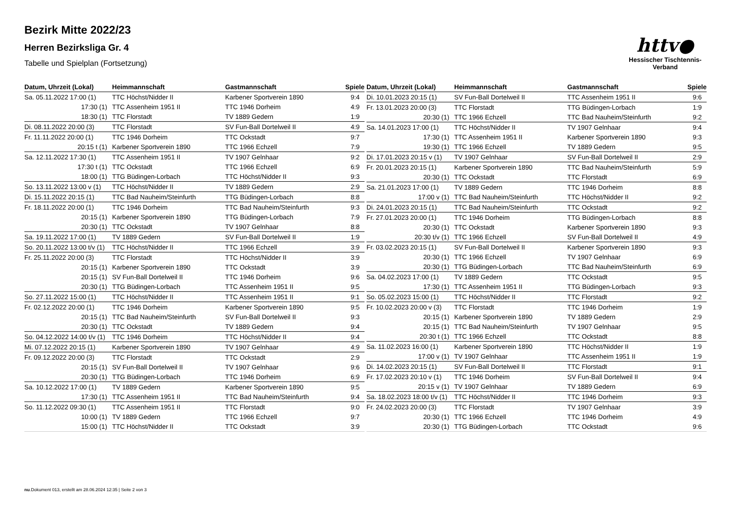httv●
Hessischer Tischtennis-Verband
Bezirk Mitte 2022/23
Herren Bezirksliga Gr. 4
Tabelle und Spielplan (Fortsetzung)
| Datum, Uhrzeit (Lokal) | Heimmannschaft | Gastmannschaft | Spiele |
| --- | --- | --- | --- |
| Sa. 05.11.2022 17:00 (1) | TTC Höchst/Nidder II | Karbener Sportverein 1890 | 9:4 |
| 17:30 (1) | TTC Assenheim 1951 II | TTC 1946 Dorheim | 4:9 |
| 18:30 (1) | TTC Florstadt | TV 1889 Gedern | 1:9 |
| Di. 08.11.2022 20:00 (3) | TTC Florstadt | SV Fun-Ball Dortelweil II | 4:9 |
| Fr. 11.11.2022 20:00 (1) | TTC 1946 Dorheim | TTC Ockstadt | 9:7 |
| 20:15 t (1) | Karbener Sportverein 1890 | TTC 1966 Echzell | 7:9 |
| Sa. 12.11.2022 17:30 (1) | TTC Assenheim 1951 II | TV 1907 Gelnhaar | 9:2 |
| 17:30 t (1) | TTC Ockstadt | TTC 1966 Echzell | 6:9 |
| 18:00 (1) | TTG Büdingen-Lorbach | TTC Höchst/Nidder II | 9:3 |
| So. 13.11.2022 13:00 v (1) | TTC Höchst/Nidder II | TV 1889 Gedern | 2:9 |
| Di. 15.11.2022 20:15 (1) | TTC Bad Nauheim/Steinfurth | TTG Büdingen-Lorbach | 8:8 |
| Fr. 18.11.2022 20:00 (1) | TTC 1946 Dorheim | TTC Bad Nauheim/Steinfurth | 9:3 |
| 20:15 (1) | Karbener Sportverein 1890 | TTG Büdingen-Lorbach | 7:9 |
| 20:30 (1) | TTC Ockstadt | TV 1907 Gelnhaar | 8:8 |
| Sa. 19.11.2022 17:00 (1) | TV 1889 Gedern | SV Fun-Ball Dortelweil II | 1:9 |
| So. 20.11.2022 13:00 t/v (1) | TTC Höchst/Nidder II | TTC 1966 Echzell | 3:9 |
| Fr. 25.11.2022 20:00 (3) | TTC Florstadt | TTC Höchst/Nidder II | 3:9 |
| 20:15 (1) | Karbener Sportverein 1890 | TTC Ockstadt | 3:9 |
| 20:15 (1) | SV Fun-Ball Dortelweil II | TTC 1946 Dorheim | 9:6 |
| 20:30 (1) | TTG Büdingen-Lorbach | TTC Assenheim 1951 II | 9:5 |
| So. 27.11.2022 15:00 (1) | TTC Höchst/Nidder II | TTC Assenheim 1951 II | 9:1 |
| Fr. 02.12.2022 20:00 (1) | TTC 1946 Dorheim | Karbener Sportverein 1890 | 9:5 |
| 20:15 (1) | TTC Bad Nauheim/Steinfurth | SV Fun-Ball Dortelweil II | 9:3 |
| 20:30 (1) | TTC Ockstadt | TV 1889 Gedern | 9:4 |
| So. 04.12.2022 14:00 t/v (1) | TTC 1946 Dorheim | TTC Höchst/Nidder II | 9:4 |
| Mi. 07.12.2022 20:15 (1) | Karbener Sportverein 1890 | TV 1907 Gelnhaar | 4:9 |
| Fr. 09.12.2022 20:00 (3) | TTC Florstadt | TTC Ockstadt | 2:9 |
| 20:15 (1) | SV Fun-Ball Dortelweil II | TV 1907 Gelnhaar | 9:6 |
| 20:30 (1) | TTG Büdingen-Lorbach | TTC 1946 Dorheim | 6:9 |
| Sa. 10.12.2022 17:00 (1) | TV 1889 Gedern | Karbener Sportverein 1890 | 9:5 |
| 17:30 (1) | TTC Assenheim 1951 II | TTC Bad Nauheim/Steinfurth | 9:4 |
| So. 11.12.2022 09:30 (1) | TTC Assenheim 1951 II | TTC Florstadt | 9:0 |
| 10:00 (1) | TV 1889 Gedern | TTC 1966 Echzell | 9:7 |
| 15:00 (1) | TTC Höchst/Nidder II | TTC Ockstadt | 3:9 |
| Datum, Uhrzeit (Lokal) | Heimmannschaft | Gastmannschaft | Spiele |
| --- | --- | --- | --- |
| Di. 10.01.2023 20:15 (1) | SV Fun-Ball Dortelweil II | TTC Assenheim 1951 II | 9:6 |
| Fr. 13.01.2023 20:00 (3) | TTC Florstadt | TTG Büdingen-Lorbach | 1:9 |
| 20:30 (1) | TTC 1966 Echzell | TTC Bad Nauheim/Steinfurth | 9:2 |
| Sa. 14.01.2023 17:00 (1) | TTC Höchst/Nidder II | TV 1907 Gelnhaar | 9:4 |
| 17:30 (1) | TTC Assenheim 1951 II | Karbener Sportverein 1890 | 9:3 |
| 19:30 (1) | TTC 1966 Echzell | TV 1889 Gedern | 9:5 |
| Di. 17.01.2023 20:15 v (1) | TV 1907 Gelnhaar | SV Fun-Ball Dortelweil II | 2:9 |
| Fr. 20.01.2023 20:15 (1) | Karbener Sportverein 1890 | TTC Bad Nauheim/Steinfurth | 5:9 |
| 20:30 (1) | TTC Ockstadt | TTC Florstadt | 6:9 |
| Sa. 21.01.2023 17:00 (1) | TV 1889 Gedern | TTC 1946 Dorheim | 8:8 |
| 17:00 v (1) | TTC Bad Nauheim/Steinfurth | TTC Höchst/Nidder II | 9:2 |
| Di. 24.01.2023 20:15 (1) | TTC Bad Nauheim/Steinfurth | TTC Ockstadt | 9:2 |
| Fr. 27.01.2023 20:00 (1) | TTC 1946 Dorheim | TTG Büdingen-Lorbach | 8:8 |
| 20:30 (1) | TTC Ockstadt | Karbener Sportverein 1890 | 9:3 |
| 20:30 t/v (1) | TTC 1966 Echzell | SV Fun-Ball Dortelweil II | 4:9 |
| Fr. 03.02.2023 20:15 (1) | SV Fun-Ball Dortelweil II | Karbener Sportverein 1890 | 9:3 |
| 20:30 (1) | TTC 1966 Echzell | TV 1907 Gelnhaar | 6:9 |
| 20:30 (1) | TTG Büdingen-Lorbach | TTC Bad Nauheim/Steinfurth | 6:9 |
| Sa. 04.02.2023 17:00 (1) | TV 1889 Gedern | TTC Ockstadt | 9:5 |
| 17:30 (1) | TTC Assenheim 1951 II | TTG Büdingen-Lorbach | 9:3 |
| So. 05.02.2023 15:00 (1) | TTC Höchst/Nidder II | TTC Florstadt | 9:2 |
| Fr. 10.02.2023 20:00 v (3) | TTC Florstadt | TTC 1946 Dorheim | 1:9 |
| 20:15 (1) | Karbener Sportverein 1890 | TV 1889 Gedern | 2:9 |
| 20:15 (1) | TTC Bad Nauheim/Steinfurth | TV 1907 Gelnhaar | 9:5 |
| 20:30 t (1) | TTC 1966 Echzell | TTC Ockstadt | 8:8 |
| Sa. 11.02.2023 16:00 (1) | Karbener Sportverein 1890 | TTC Höchst/Nidder II | 1:9 |
| 17:00 v (1) | TV 1907 Gelnhaar | TTC Assenheim 1951 II | 1:9 |
| Di. 14.02.2023 20:15 (1) | SV Fun-Ball Dortelweil II | TTC Florstadt | 9:1 |
| Fr. 17.02.2023 20:10 v (1) | TTC 1946 Dorheim | SV Fun-Ball Dortelweil II | 9:4 |
| 20:15 v (1) | TV 1907 Gelnhaar | TV 1889 Gedern | 6:9 |
| Sa. 18.02.2023 18:00 t/v (1) | TTC Höchst/Nidder II | TTC 1946 Dorheim | 9:3 |
| Fr. 24.02.2023 20:00 (3) | TTC Florstadt | TV 1907 Gelnhaar | 3:9 |
| 20:30 (1) | TTC 1966 Echzell | TTC 1946 Dorheim | 4:9 |
| 20:30 (1) | TTG Büdingen-Lorbach | TTC Ockstadt | 9:6 |
nu.Dokument 013, erstellt am 28.06.2024 12:35 | Seite 2 von 3